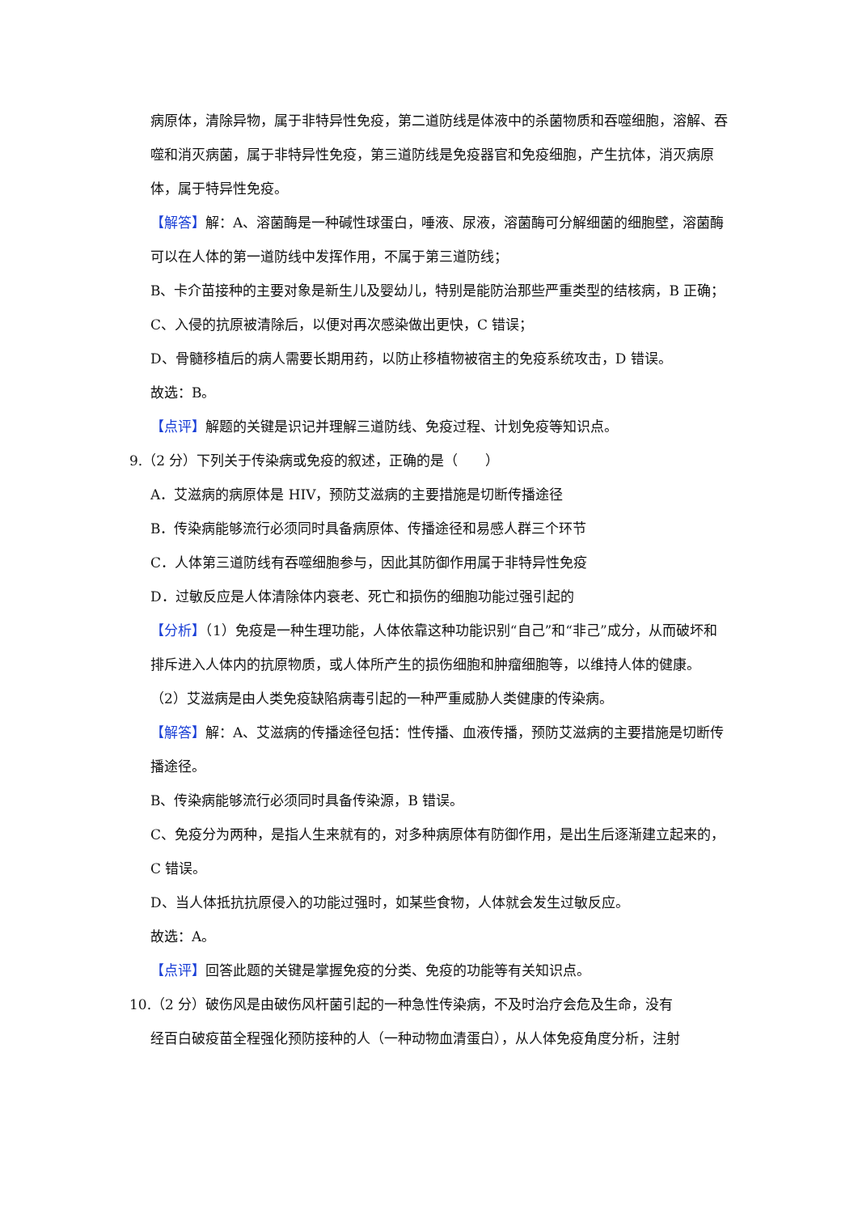病原体，清除异物，属于非特异性免疫，第二道防线是体液中的杀菌物质和吞噬细胞，溶解、吞噬和消灭病菌，属于非特异性免疫，第三道防线是免疫器官和免疫细胞，产生抗体，消灭病原体，属于特异性免疫。
【解答】解：A、溶菌酶是一种碱性球蛋白，唾液、尿液，溶菌酶可分解细菌的细胞壁，溶菌酶可以在人体的第一道防线中发挥作用，不属于第三道防线；
B、卡介苗接种的主要对象是新生儿及婴幼儿，特别是能防治那些严重类型的结核病，B 正确；
C、入侵的抗原被清除后，以便对再次感染做出更快，C 错误；
D、骨髓移植后的病人需要长期用药，以防止移植物被宿主的免疫系统攻击，D 错误。
故选：B。
【点评】解题的关键是识记并理解三道防线、免疫过程、计划免疫等知识点。
9.（2 分）下列关于传染病或免疫的叙述，正确的是（　　）
A．艾滋病的病原体是 HIV，预防艾滋病的主要措施是切断传播途径
B．传染病能够流行必须同时具备病原体、传播途径和易感人群三个环节
C．人体第三道防线有吞噬细胞参与，因此其防御作用属于非特异性免疫
D．过敏反应是人体清除体内衰老、死亡和损伤的细胞功能过强引起的
【分析】（1）免疫是一种生理功能，人体依靠这种功能识别“自己”和“非己”成分，从而破坏和排斥进入人体内的抗原物质，或人体所产生的损伤细胞和肿瘤细胞等，以维持人体的健康。
（2）艾滋病是由人类免疫缺陷病毒引起的一种严重威胁人类健康的传染病。
【解答】解：A、艾滋病的传播途径包括：性传播、血液传播，预防艾滋病的主要措施是切断传播途径。
B、传染病能够流行必须同时具备传染源，B 错误。
C、免疫分为两种，是指人生来就有的，对多种病原体有防御作用，是出生后逐渐建立起来的，C 错误。
D、当人体抵抗抗原侵入的功能过强时，如某些食物，人体就会发生过敏反应。
故选：A。
【点评】回答此题的关键是掌握免疫的分类、免疫的功能等有关知识点。
10.（2 分）破伤风是由破伤风杆菌引起的一种急性传染病，不及时治疗会危及生命，没有
经百白破疫苗全程强化预防接种的人（一种动物血清蛋白），从人体免疫角度分析，注射